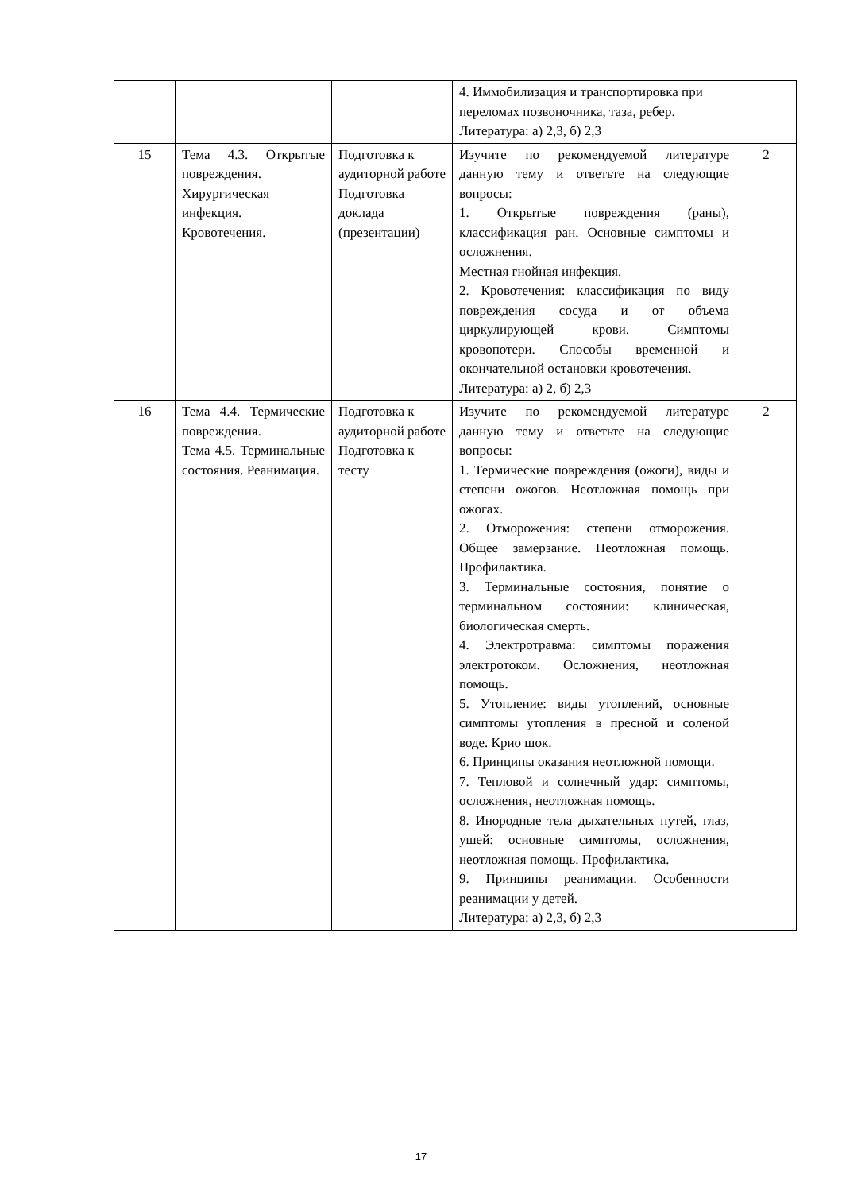| | | | 4. Иммобилизация и транспортировка при переломах позвоночника, таза, ребер. Литература: а) 2,3, б) 2,3 | |
| 15 | Тема 4.3. Открытые повреждения. Хирургическая инфекция. Кровотечения. | Подготовка к аудиторной работе Подготовка доклада (презентации) | Изучите по рекомендуемой литературе данную тему и ответьте на следующие вопросы: 1. Открытые повреждения (раны), классификация ран. Основные симптомы и осложнения. Местная гнойная инфекция. 2. Кровотечения: классификация по виду повреждения сосуда и от объема циркулирующей крови. Симптомы кровопотери. Способы временной и окончательной остановки кровотечения. Литература: а) 2, б) 2,3 | 2 |
| 16 | Тема 4.4. Термические повреждения. Тема 4.5. Терминальные состояния. Реанимация. | Подготовка к аудиторной работе Подготовка к тесту | Изучите по рекомендуемой литературе данную тему и ответьте на следующие вопросы: 1. Термические повреждения (ожоги), виды и степени ожогов. Неотложная помощь при ожогах. 2. Отморожения: степени отморожения. Общее замерзание. Неотложная помощь. Профилактика. 3. Терминальные состояния, понятие о терминальном состоянии: клиническая, биологическая смерть. 4. Электротравма: симптомы поражения электротоком. Осложнения, неотложная помощь. 5. Утопление: виды утоплений, основные симптомы утопления в пресной и соленой воде. Крио шок. 6. Принципы оказания неотложной помощи. 7. Тепловой и солнечный удар: симптомы, осложнения, неотложная помощь. 8. Инородные тела дыхательных путей, глаз, ушей: основные симптомы, осложнения, неотложная помощь. Профилактика. 9. Принципы реанимации. Особенности реанимации у детей. Литература: а) 2,3, б) 2,3 | 2 |
17